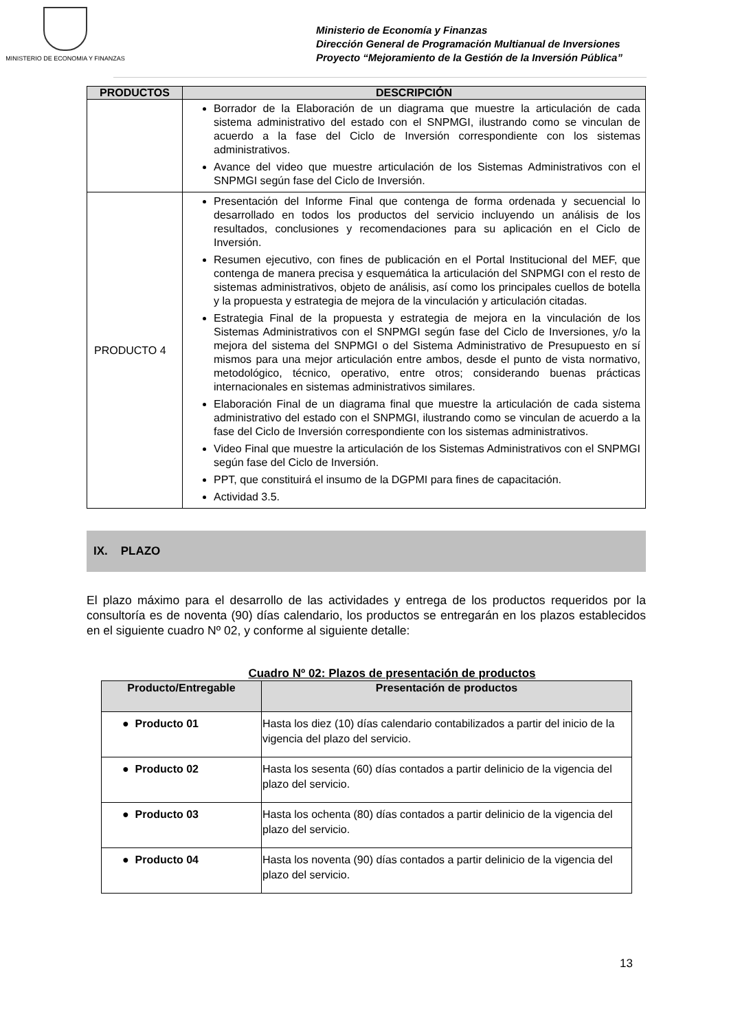MINISTERIO DE ECONOMIA Y FINANZAS
Ministerio de Economía y Finanzas
Dirección General de Programación Multianual de Inversiones
Proyecto “Mejoramiento de la Gestión de la Inversión Pública”
| PRODUCTOS | DESCRIPCIÓN |
| --- | --- |
| | Borrador de la Elaboración de un diagrama que muestre la articulación de cada sistema administrativo del estado con el SNPMGI, ilustrando como se vinculan de acuerdo a la fase del Ciclo de Inversión correspondiente con los sistemas administrativos. Avance del video que muestre articulación de los Sistemas Administrativos con el SNPMGI según fase del Ciclo de Inversión. |
| PRODUCTO 4 | Presentación del Informe Final que contenga de forma ordenada y secuencial lo desarrollado en todos los productos del servicio incluyendo un análisis de los resultados, conclusiones y recomendaciones para su aplicación en el Ciclo de Inversión. Resumen ejecutivo, con fines de publicación en el Portal Institucional del MEF, que contenga de manera precisa y esquemática la articulación del SNPMGI con el resto de sistemas administrativos, objeto de análisis, así como los principales cuellos de botella y la propuesta y estrategia de mejora de la vinculación y articulación citadas. Estrategia Final de la propuesta y estrategia de mejora en la vinculación de los Sistemas Administrativos con el SNPMGI según fase del Ciclo de Inversiones, y/o la mejora del sistema del SNPMGI o del Sistema Administrativo de Presupuesto en sí mismos para una mejor articulación entre ambos, desde el punto de vista normativo, metodológico, técnico, operativo, entre otros; considerando buenas prácticas internacionales en sistemas administrativos similares. Elaboración Final de un diagrama final que muestre la articulación de cada sistema administrativo del estado con el SNPMGI, ilustrando como se vinculan de acuerdo a la fase del Ciclo de Inversión correspondiente con los sistemas administrativos. Video Final que muestre la articulación de los Sistemas Administrativos con el SNPMGI según fase del Ciclo de Inversión. PPT, que constituirá el insumo de la DGPMI para fines de capacitación. Actividad 3.5. |
IX. PLAZO
El plazo máximo para el desarrollo de las actividades y entrega de los productos requeridos por la consultoría es de noventa (90) días calendario, los productos se entregarán en los plazos establecidos en el siguiente cuadro Nº 02, y conforme al siguiente detalle:
Cuadro Nº 02: Plazos de presentación de productos
| Producto/Entregable | Presentación de productos |
| --- | --- |
| ● Producto 01 | Hasta los diez (10) días calendario contabilizados a partir del inicio de la vigencia del plazo del servicio. |
| ● Producto 02 | Hasta los sesenta (60) días contados a partir delinicio de la vigencia del plazo del servicio. |
| ● Producto 03 | Hasta los ochenta (80) días contados a partir delinicio de la vigencia del plazo del servicio. |
| ● Producto 04 | Hasta los noventa (90) días contados a partir delinicio de la vigencia del plazo del servicio. |
13